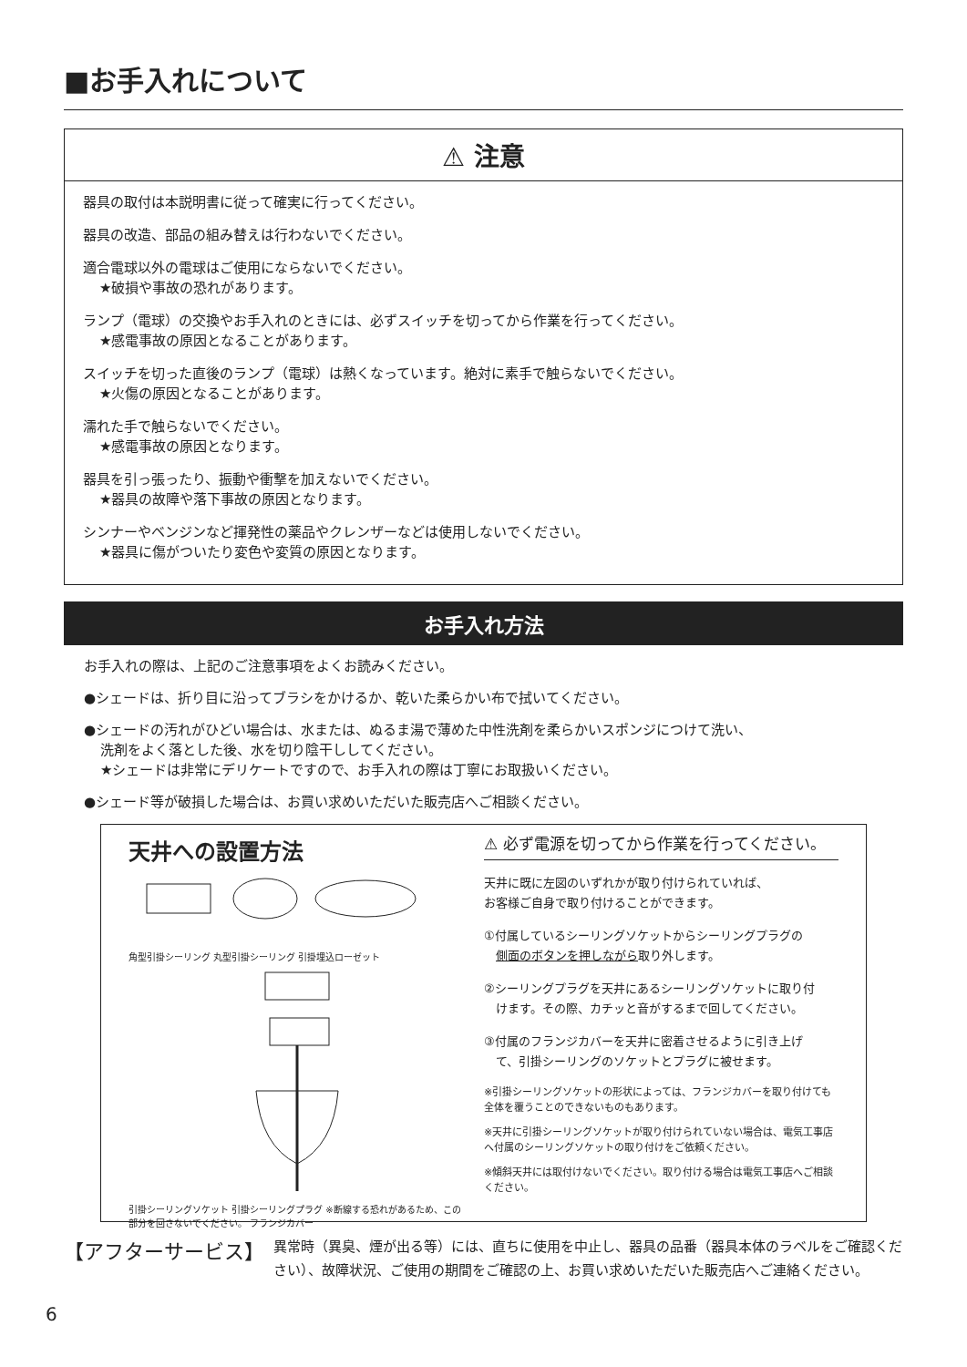■お手入れについて
⚠ 注意
器具の取付は本説明書に従って確実に行ってください。
器具の改造、部品の組み替えは行わないでください。
適合電球以外の電球はご使用にならないでください。
★破損や事故の恐れがあります。
ランプ（電球）の交換やお手入れのときには、必ずスイッチを切ってから作業を行ってください。
★感電事故の原因となることがあります。
スイッチを切った直後のランプ（電球）は熱くなっています。絶対に素手で触らないでください。
★火傷の原因となることがあります。
濡れた手で触らないでください。
★感電事故の原因となります。
器具を引っ張ったり、振動や衝撃を加えないでください。
★器具の故障や落下事故の原因となります。
シンナーやベンジンなど揮発性の薬品やクレンザーなどは使用しないでください。
★器具に傷がついたり変色や変質の原因となります。
お手入れ方法
お手入れの際は、上記のご注意事項をよくお読みください。
●シェードは、折り目に沿ってブラシをかけるか、乾いた柔らかい布で拭いてください。
●シェードの汚れがひどい場合は、水または、ぬるま湯で薄めた中性洗剤を柔らかいスポンジにつけて洗い、
洗剤をよく落とした後、水を切り陰干ししてください。
★シェードは非常にデリケートですので、お手入れの際は丁寧にお取扱いください。
●シェード等が破損した場合は、お買い求めいただいた販売店へご相談ください。
天井への設置方法
角型引掛シーリング 丸型引掛シーリング 引掛埋込ローゼット
引掛シーリングソケット 引掛シーリングプラグ ※断線する恐れがあるため、この部分を回さないでください。 フランジカバー
⚠ 必ず電源を切ってから作業を行ってください。
天井に既に左図のいずれかが取り付けられていれば、
お客様ご自身で取り付けることができます。
①付属しているシーリングソケットからシーリングプラグの
　側面のボタンを押しながら取り外します。
②シーリングプラグを天井にあるシーリングソケットに取り付
　けます。その際、カチッと音がするまで回してください。
③付属のフランジカバーを天井に密着させるように引き上げ
　て、引掛シーリングのソケットとプラグに被せます。
※引掛シーリングソケットの形状によっては、フランジカバーを取り付けても全体を覆うことのできないものもあります。
※天井に引掛シーリングソケットが取り付けられていない場合は、電気工事店へ付属のシーリングソケットの取り付けをご依頼ください。
※傾斜天井には取付けないでください。取り付ける場合は電気工事店へご相談ください。
【アフターサービス】
異常時（異臭、煙が出る等）には、直ちに使用を中止し、器具の品番（器具本体のラベルをご確認ください）、故障状況、ご使用の期間をご確認の上、お買い求めいただいた販売店へご連絡ください。
6